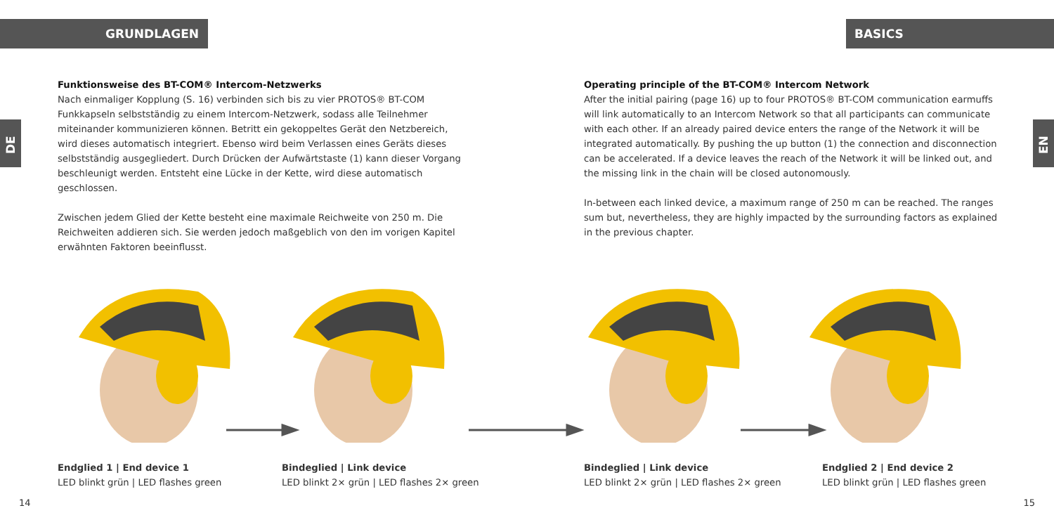GRUNDLAGEN BASICS
DE EN
Funktionsweise des BT-COM® Intercom-Netzwerks
Nach einmaliger Kopplung (S. 16) verbinden sich bis zu vier PROTOS® BT-COM Funkkapseln selbstständig zu einem Intercom-Netzwerk, sodass alle Teilnehmer miteinander kommuni­zieren können. Betritt ein gekoppeltes Gerät den Netzbereich, wird dieses automatisch integriert. Ebenso wird beim Verlassen eines Geräts dieses selbstständig ausgegliedert. Durch Drücken der Aufwärtstaste (1) kann dieser Vorgang beschleunigt werden. Entsteht eine Lücke in der Kette, wird diese automatisch geschlossen.
Zwischen jedem Glied der Kette besteht eine maximale Reichweite von 250 m. Die Reich­weiten addieren sich. Sie werden jedoch maßgeblich von den im vorigen Kapitel erwähnten Faktoren beeinflusst.
Operating principle of the BT-COM® Intercom Network
After the initial pairing (page 16) up to four PROTOS® BT-COM communication earmuffs will link automatically to an Intercom Network so that all participants can communicate with each other. If an already paired device enters the range of the Network it will be integrated auto­matically. By pushing the up button (1) the connection and disconnection can be accelerated. If a device leaves the reach of the Network it will be linked out, and the missing link in the chain will be closed autonomously.
In-between each linked device, a maximum range of 250 m can be reached. The ranges sum but, nevertheless, they are highly impacted by the surrounding factors as explained in the previous chapter.
Endglied 1 | End device 1
LED blinkt grün | LED flashes green
Bindeglied | Link device
LED blinkt 2× grün | LED flashes 2× green
Bindeglied | Link device
LED blinkt 2× grün | LED flashes 2× green
Endglied 2 | End device 2
LED blinkt grün | LED flashes green
14 15